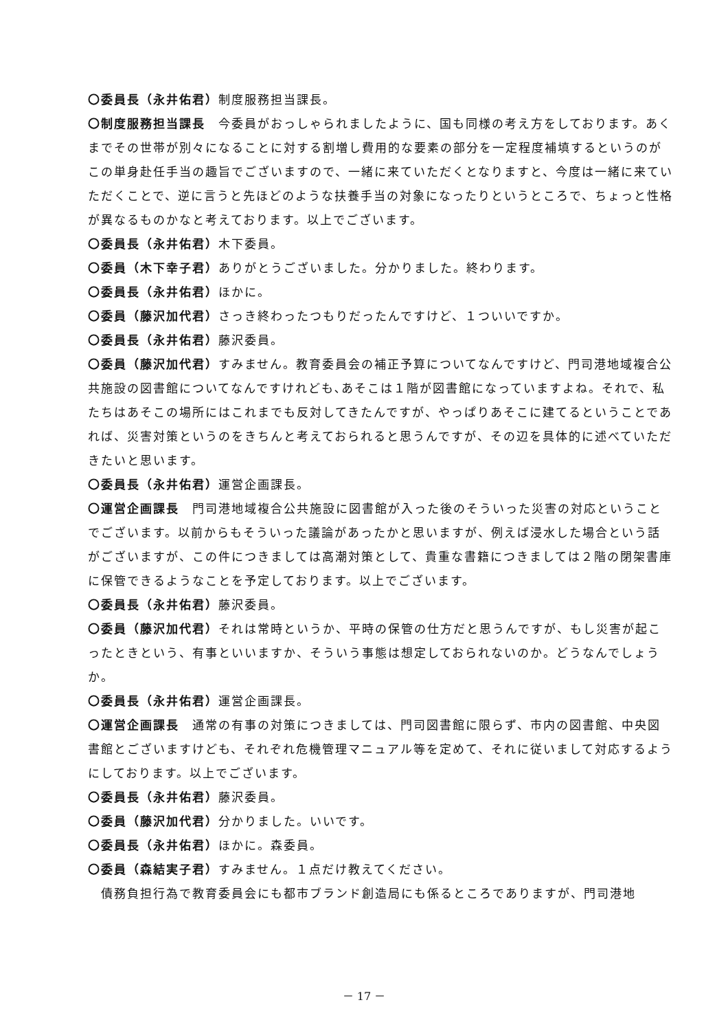〇委員長（永井佑君）制度服務担当課長。
〇制度服務担当課長　今委員がおっしゃられましたように、国も同様の考え方をしております。あくまでその世帯が別々になることに対する割増し費用的な要素の部分を一定程度補填するというのがこの単身赴任手当の趣旨でございますので、一緒に来ていただくとなりますと、今度は一緒に来ていただくことで、逆に言うと先ほどのような扶養手当の対象になったりというところで、ちょっと性格が異なるものかなと考えております。以上でございます。
〇委員長（永井佑君）木下委員。
〇委員（木下幸子君）ありがとうございました。分かりました。終わります。
〇委員長（永井佑君）ほかに。
〇委員（藤沢加代君）さっき終わったつもりだったんですけど、１ついいですか。
〇委員長（永井佑君）藤沢委員。
〇委員（藤沢加代君）すみません。教育委員会の補正予算についてなんですけど、門司港地域複合公共施設の図書館についてなんですけれども､あそこは１階が図書館になっていますよね。それで、私たちはあそこの場所にはこれまでも反対してきたんですが、やっぱりあそこに建てるということであれば、災害対策というのをきちんと考えておられると思うんですが、その辺を具体的に述べていただきたいと思います。
〇委員長（永井佑君）運営企画課長。
〇運営企画課長　門司港地域複合公共施設に図書館が入った後のそういった災害の対応ということでございます。以前からもそういった議論があったかと思いますが、例えば浸水した場合という話がございますが、この件につきましては高潮対策として、貴重な書籍につきましては２階の閉架書庫に保管できるようなことを予定しております。以上でございます。
〇委員長（永井佑君）藤沢委員。
〇委員（藤沢加代君）それは常時というか、平時の保管の仕方だと思うんですが、もし災害が起こったときという、有事といいますか、そういう事態は想定しておられないのか。どうなんでしょうか。
〇委員長（永井佑君）運営企画課長。
〇運営企画課長　通常の有事の対策につきましては、門司図書館に限らず、市内の図書館、中央図書館とございますけども、それぞれ危機管理マニュアル等を定めて、それに従いまして対応するようにしております。以上でございます。
〇委員長（永井佑君）藤沢委員。
〇委員（藤沢加代君）分かりました。いいです。
〇委員長（永井佑君）ほかに。森委員。
〇委員（森結実子君）すみません。１点だけ教えてください。
　債務負担行為で教育委員会にも都市ブランド創造局にも係るところでありますが、門司港地
－ 17 －